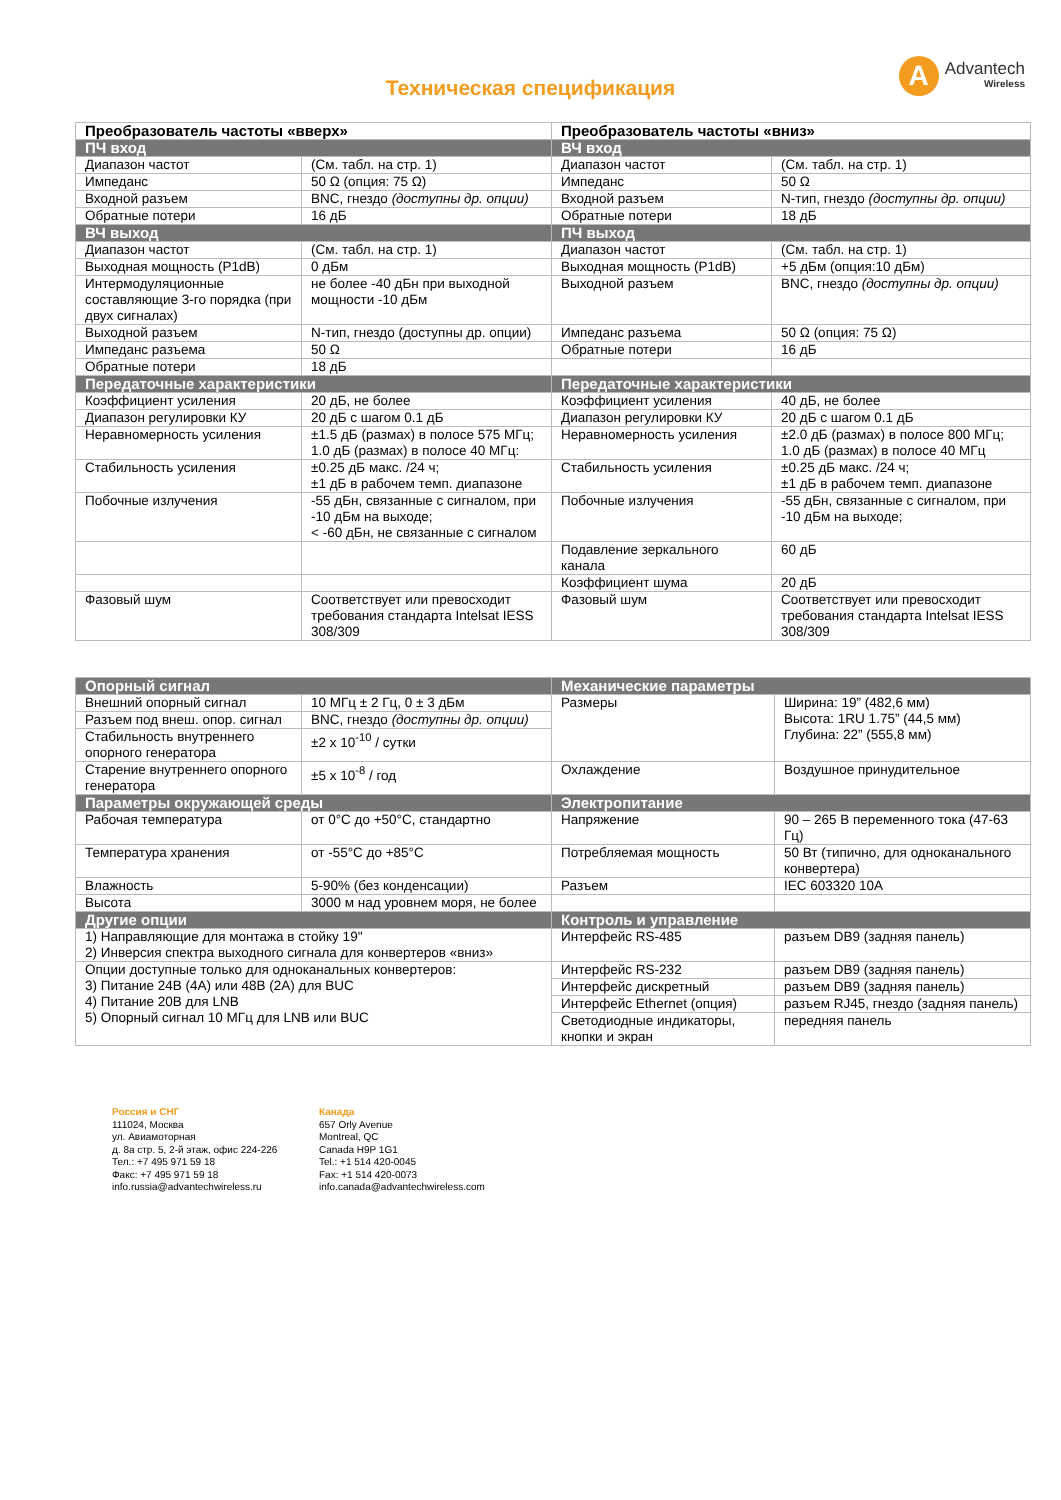A
Advantech
Wireless
Техническая спецификация
| Преобразователь частоты «вверх» | | Преобразователь частоты «вниз» | |
| --- | --- | --- | --- |
| ПЧ вход | | ВЧ вход | |
| Диапазон частот | (См. табл. на стр. 1) | Диапазон частот | (См. табл. на стр. 1) |
| Импеданс | 50 Ω (опция: 75 Ω) | Импеданс | 50 Ω |
| Входной разъем | BNC, гнездо (доступны др. опции) | Входной разъем | N-тип, гнездо (доступны др. опции) |
| Обратные потери | 16 дБ | Обратные потери | 18 дБ |
| ВЧ выход | | ПЧ выход | |
| Диапазон частот | (См. табл. на стр. 1) | Диапазон частот | (См. табл. на стр. 1) |
| Выходная мощность (P1dB) | 0 дБм | Выходная мощность (P1dB) | +5 дБм (опция:10 дБм) |
| Интермодуляционные составляющие 3-го порядка (при двух сигналах) | не более -40 дБн при выходной мощности -10 дБм | Выходной разъем | BNC, гнездо (доступны др. опции) |
| Выходной разъем | N-тип, гнездо (доступны др. опции) | Импеданс разъема | 50 Ω (опция: 75 Ω) |
| Импеданс разъема | 50 Ω | Обратные потери | 16 дБ |
| Обратные потери | 18 дБ | | |
| Передаточные характеристики | | Передаточные характеристики | |
| Коэффициент усиления | 20 дБ, не более | Коэффициент усиления | 40 дБ, не более |
| Диапазон регулировки КУ | 20 дБ с шагом 0.1 дБ | Диапазон регулировки КУ | 20 дБ с шагом 0.1 дБ |
| Неравномерность усиления | ±1.5 дБ (размах) в полосе 575 МГц; 1.0 дБ (размах) в полосе 40 МГц: | Неравномерность усиления | ±2.0 дБ (размах) в полосе 800 МГц; 1.0 дБ (размах) в полосе 40 МГц |
| Стабильность усиления | ±0.25 дБ макс. /24 ч; ±1 дБ в рабочем темп. диапазоне | Стабильность усиления | ±0.25 дБ макс. /24 ч; ±1 дБ в рабочем темп. диапазоне |
| Побочные излучения | -55 дБн, связанные с сигналом, при -10 дБм на выходе; < -60 дБн, не связанные с сигналом | Побочные излучения | -55 дБн, связанные с сигналом, при -10 дБм на выходе; |
| | | Подавление зеркального канала | 60 дБ |
| | | Коэффициент шума | 20 дБ |
| Фазовый шум | Соответствует или превосходит требования стандарта Intelsat IESS 308/309 | Фазовый шум | Соответствует или превосходит требования стандарта Intelsat IESS 308/309 |
| Опорный сигнал | | Механические параметры | |
| Внешний опорный сигнал | 10 МГц ± 2 Гц, 0 ± 3 дБм | Размеры | Ширина: 19” (482,6 мм) Высота: 1RU 1.75” (44,5 мм) Глубина: 22” (555,8 мм) |
| Разъем под внеш. опор. сигнал | BNC, гнездо (доступны др. опции) | | |
| Стабильность внутреннего опорного генератора | ±2 x 10<sup>-10</sup> / сутки | | |
| Старение внутреннего опорного генератора | ±5 x 10<sup>-8</sup> / год | Охлаждение | Воздушное принудительное |
| Параметры окружающей среды | | Электропитание | |
| Рабочая температура | от 0°C до +50°C, стандартно | Напряжение | 90 – 265 В переменного тока (47-63 Гц) |
| Температура хранения | от -55°C до +85°C | Потребляемая мощность | 50 Вт (типично, для одноканального конвертера) |
| Влажность | 5-90% (без конденсации) | Разъем | IEC 603320 10A |
| Высота | 3000 м над уровнем моря, не более | | |
| Другие опции | | Контроль и управление | |
| 1) Направляющие для монтажа в стойку 19" 2) Инверсия спектра выходного сигнала для конвертеров «вниз» | | Интерфейс RS-485 | разъем DB9 (задняя панель) |
| Опции доступные только для одноканальных конвертеров: 3) Питание 24В (4А) или 48В (2А) для BUC 4) Питание 20В для LNB 5) Опорный сигнал 10 МГц для LNB или BUC | | Интерфейс RS-232 | разъем DB9 (задняя панель) |
| | | Интерфейс дискретный | разъем DB9 (задняя панель) |
| | | Интерфейс Ethernet (опция) | разъем RJ45, гнездо (задняя панель) |
| | | Светодиодные индикаторы, кнопки и экран | передняя панель |
Россия и СНГ
111024, Москва
ул. Авиамоторная
д. 8а стр. 5, 2-й этаж, офис 224-226
Тел.: +7 495 971 59 18
Факс: +7 495 971 59 18
info.russia@advantechwireless.ru
Канада
657 Orly Avenue
Montreal, QC
Canada H9P 1G1
Tel.: +1 514 420-0045
Fax: +1 514 420-0073
info.canada@advantechwireless.com